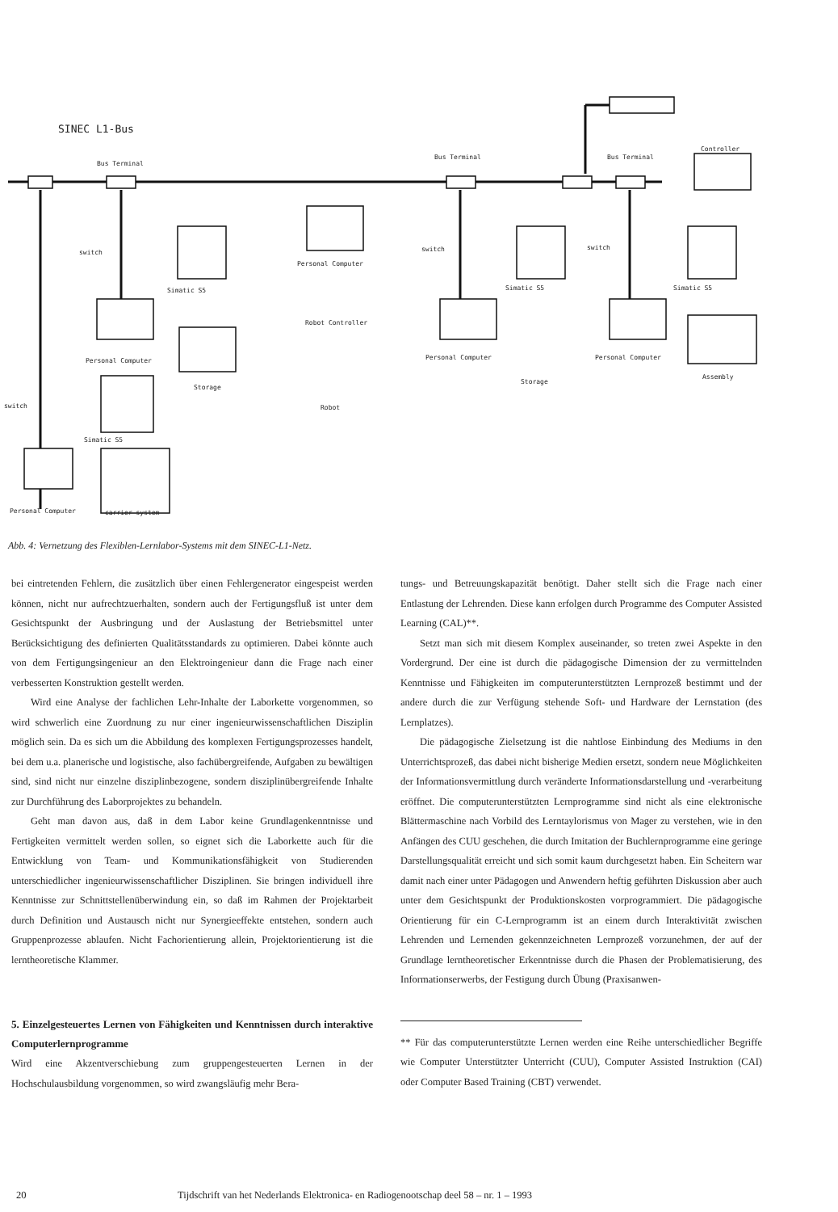SINEC L1-Bus
Bus Terminal
Bus Terminal Bus Terminal
Controller
switch switch switch
Personal Computer
Simatic S5 Simatic S5 Simatic S5
Robot Controller
Personal Computer Personal Computer Personal Computer
Assembly
Storage
Storage
switch Robot
Simatic S5
Personal Computer carrier system
Abb. 4: Vernetzung des Flexiblen-Lernlabor-Systems mit dem SINEC-L1-Netz.
bei eintretenden Fehlern, die zusätzlich über einen Fehlergenerator eingespeist werden können, nicht nur aufrechtzuerhalten, sondern auch der Fertigungsfluß ist unter dem Gesichtspunkt der Ausbringung und der Auslastung der Betriebsmittel unter Berücksichtigung des definierten Qualitätsstandards zu optimieren. Dabei könnte auch von dem Fertigungsingenieur an den Elektroingenieur dann die Frage nach einer verbesserten Konstruktion gestellt werden.
Wird eine Analyse der fachlichen Lehr-Inhalte der Laborkette vorgenommen, so wird schwerlich eine Zuordnung zu nur einer ingenieurwissenschaftlichen Disziplin möglich sein. Da es sich um die Abbildung des komplexen Fertigungsprozesses handelt, bei dem u.a. planerische und logistische, also fachübergreifende, Aufgaben zu bewältigen sind, sind nicht nur einzelne disziplinbezogene, sondern disziplinübergreifende Inhalte zur Durchführung des Laborprojektes zu behandeln.
Geht man davon aus, daß in dem Labor keine Grundlagenkenntnisse und Fertigkeiten vermittelt werden sollen, so eignet sich die Laborkette auch für die Entwicklung von Team- und Kommunikationsfähigkeit von Studierenden unterschiedlicher ingenieurwissenschaftlicher Disziplinen. Sie bringen individuell ihre Kenntnisse zur Schnittstellenüberwindung ein, so daß im Rahmen der Projektarbeit durch Definition und Austausch nicht nur Synergieeffekte entstehen, sondern auch Gruppenprozesse ablaufen. Nicht Fachorientierung allein, Projektorientierung ist die lerntheoretische Klammer.
5. Einzelgesteuertes Lernen von Fähigkeiten und Kenntnissen durch interaktive Computerlernprogramme
Wird eine Akzentverschiebung zum gruppengesteuerten Lernen in der Hochschulausbildung vorgenommen, so wird zwangsläufig mehr Bera-
tungs- und Betreuungskapazität benötigt. Daher stellt sich die Frage nach einer Entlastung der Lehrenden. Diese kann erfolgen durch Programme des Computer Assisted Learning (CAL)**.
Setzt man sich mit diesem Komplex auseinander, so treten zwei Aspekte in den Vordergrund. Der eine ist durch die pädagogische Dimension der zu vermittelnden Kenntnisse und Fähigkeiten im computerunterstützten Lernprozeß bestimmt und der andere durch die zur Verfügung stehende Soft- und Hardware der Lernstation (des Lernplatzes).
Die pädagogische Zielsetzung ist die nahtlose Einbindung des Mediums in den Unterrichtsprozeß, das dabei nicht bisherige Medien ersetzt, sondern neue Möglichkeiten der Informationsvermittlung durch veränderte Informationsdarstellung und -verarbeitung eröffnet. Die computerunterstützten Lernprogramme sind nicht als eine elektronische Blättermaschine nach Vorbild des Lerntaylorismus von Mager zu verstehen, wie in den Anfängen des CUU geschehen, die durch Imitation der Buchlernprogramme eine geringe Darstellungsqualität erreicht und sich somit kaum durchgesetzt haben. Ein Scheitern war damit nach einer unter Pädagogen und Anwendern heftig geführten Diskussion aber auch unter dem Gesichtspunkt der Produktionskosten vorprogrammiert. Die pädagogische Orientierung für ein C-Lernprogramm ist an einem durch Interaktivität zwischen Lehrenden und Lernenden gekennzeichneten Lernprozeß vorzunehmen, der auf der Grundlage lerntheoretischer Erkenntnisse durch die Phasen der Problematisierung, des Informationserwerbs, der Festigung durch Übung (Praxisanwen-
** Für das computerunterstützte Lernen werden eine Reihe unterschiedlicher Begriffe wie Computer Unterstützter Unterricht (CUU), Computer Assisted Instruktion (CAI) oder Computer Based Training (CBT) verwendet.
20 Tijdschrift van het Nederlands Elektronica- en Radiogenootschap deel 58 – nr. 1 – 1993